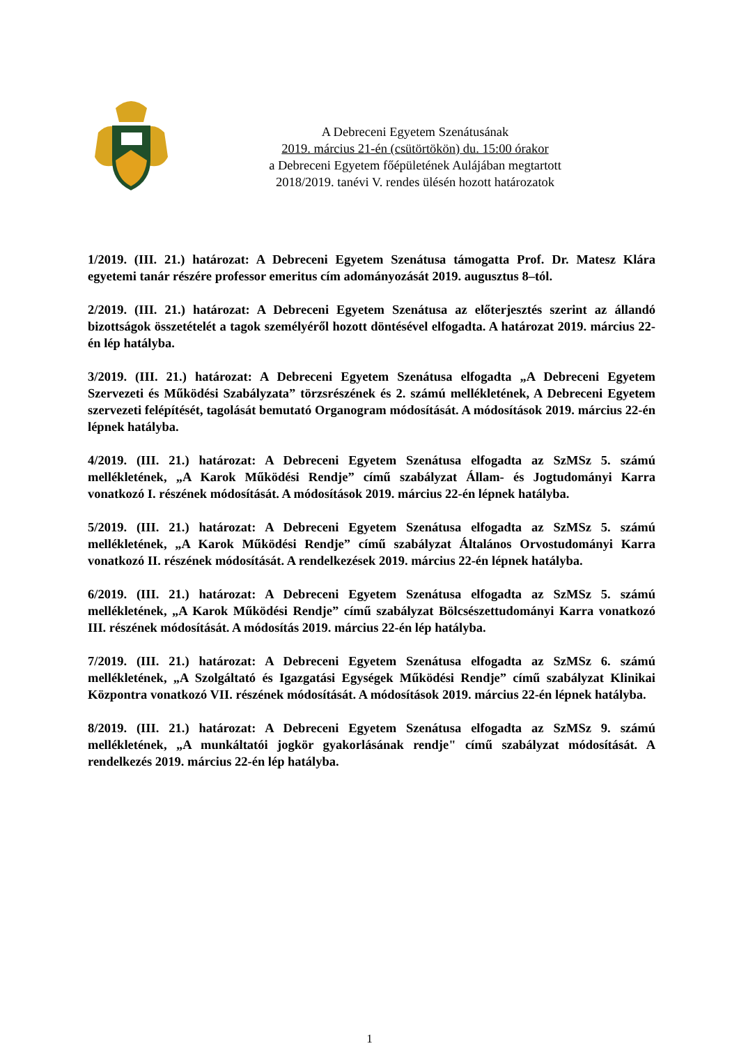A Debreceni Egyetem Szenátusának
2019. március 21-én (csütörtökön) du. 15:00 órakor
a Debreceni Egyetem főépületének Aulájában megtartott
2018/2019. tanévi V. rendes ülésén hozott határozatok
1/2019. (III. 21.) határozat: A Debreceni Egyetem Szenátusa támogatta Prof. Dr. Matesz Klára egyetemi tanár részére professor emeritus cím adományozását 2019. augusztus 8–tól.
2/2019. (III. 21.) határozat: A Debreceni Egyetem Szenátusa az előterjesztés szerint az állandó bizottságok összetételét a tagok személyéről hozott döntésével elfogadta. A határozat 2019. március 22-én lép hatályba.
3/2019. (III. 21.) határozat: A Debreceni Egyetem Szenátusa elfogadta „A Debreceni Egyetem Szervezeti és Működési Szabályzata” törzsrészének és 2. számú mellékletének, A Debreceni Egyetem szervezeti felépítését, tagolását bemutató Organogram módosítását. A módosítások 2019. március 22-én lépnek hatályba.
4/2019. (III. 21.) határozat: A Debreceni Egyetem Szenátusa elfogadta az SzMSz 5. számú mellékletének, „A Karok Működési Rendje” című szabályzat Állam- és Jogtudományi Karra vonatkozó I. részének módosítását. A módosítások 2019. március 22-én lépnek hatályba.
5/2019. (III. 21.) határozat: A Debreceni Egyetem Szenátusa elfogadta az SzMSz 5. számú mellékletének, „A Karok Működési Rendje” című szabályzat Általános Orvostudományi Karra vonatkozó II. részének módosítását. A rendelkezések 2019. március 22-én lépnek hatályba.
6/2019. (III. 21.) határozat: A Debreceni Egyetem Szenátusa elfogadta az SzMSz 5. számú mellékletének, „A Karok Működési Rendje” című szabályzat Bölcsészettudományi Karra vonatkozó III. részének módosítását. A módosítás 2019. március 22-én lép hatályba.
7/2019. (III. 21.) határozat: A Debreceni Egyetem Szenátusa elfogadta az SzMSz 6. számú mellékletének, „A Szolgáltató és Igazgatási Egységek Működési Rendje” című szabályzat Klinikai Központra vonatkozó VII. részének módosítását. A módosítások 2019. március 22-én lépnek hatályba.
8/2019. (III. 21.) határozat: A Debreceni Egyetem Szenátusa elfogadta az SzMSz 9. számú mellékletének, „A munkáltatói jogkör gyakorlásának rendje" című szabályzat módosítását. A rendelkezés 2019. március 22-én lép hatályba.
1